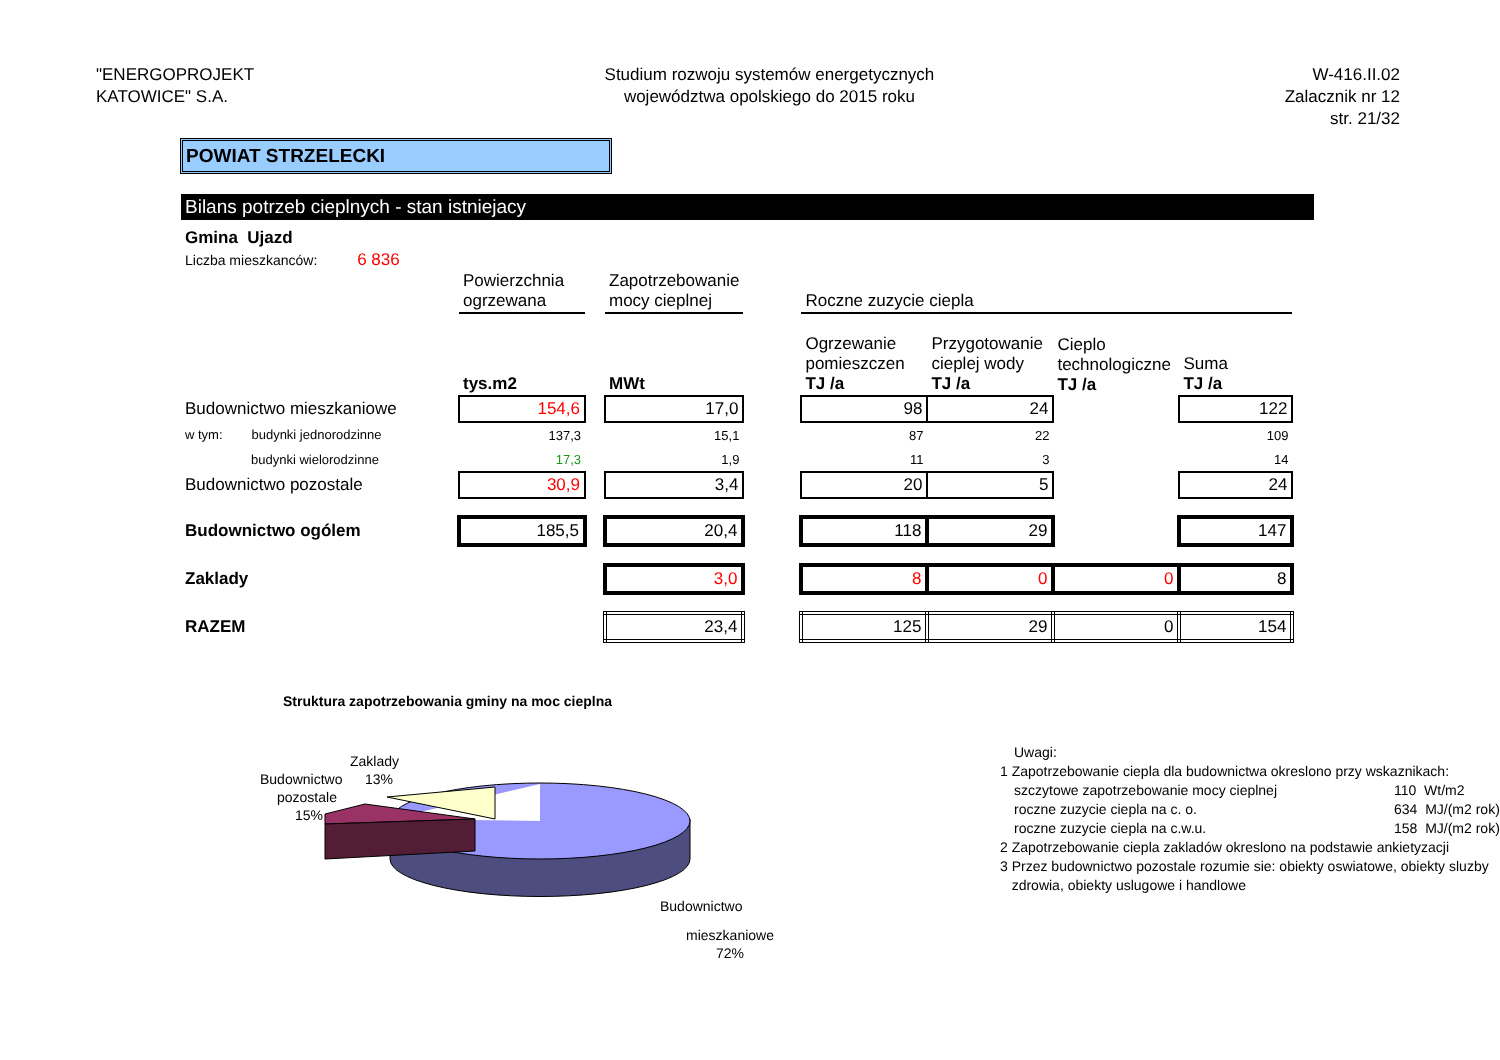"ENERGOPROJEKT
KATOWICE" S.A.
Studium rozwoju systemów energetycznych
województwa opolskiego do 2015 roku
W-416.II.02
Zalacznik nr 12
str. 21/32
POWIAT STRZELECKI
Bilans potrzeb cieplnych - stan istniejacy
Gmina Ujazd
Liczba mieszkanców: 6 836
| | Powierzchnia ogrzewana | | Zapotrzebowanie mocy cieplnej | | Roczne zuzycie ciepla | | | |
| | tys.m2 | | MWt | | Ogrzewanie pomieszczen TJ /a | Przygotowanie cieplej wody TJ /a | Cieplo technologiczne TJ /a | Suma TJ /a |
| Budownictwo mieszkaniowe | 154,6 | | 17,0 | | 98 | 24 | | 122 |
| w tym: budynki jednorodzinne | 137,3 | | 15,1 | | 87 | 22 | | 109 |
| budynki wielorodzinne | 17,3 | | 1,9 | | 11 | 3 | | 14 |
| Budownictwo pozostale | 30,9 | | 3,4 | | 20 | 5 | | 24 |
| Budownictwo ogólem | 185,5 | | 20,4 | | 118 | 29 | | 147 |
| Zaklady | | | 3,0 | | 8 | 0 | 0 | 8 |
| RAZEM | | | 23,4 | | 125 | 29 | 0 | 154 |
Struktura zapotrzebowania gminy na moc cieplna
Budownictwo
pozostale
15%
Zaklady
13%
Budownictwo
mieszkaniowe
72%
Uwagi:
1 Zapotrzebowanie ciepla dla budownictwa okreslono przy wskaznikach:
szczytowe zapotrzebowanie mocy cieplnej 110 Wt/m2
roczne zuzycie ciepla na c. o. 634 MJ/(m2 rok)
roczne zuzycie ciepla na c.w.u. 158 MJ/(m2 rok)
2 Zapotrzebowanie ciepla zakladów okreslono na podstawie ankietyzacji
3 Przez budownictwo pozostale rozumie sie: obiekty oswiatowe, obiekty sluzby
zdrowia, obiekty uslugowe i handlowe